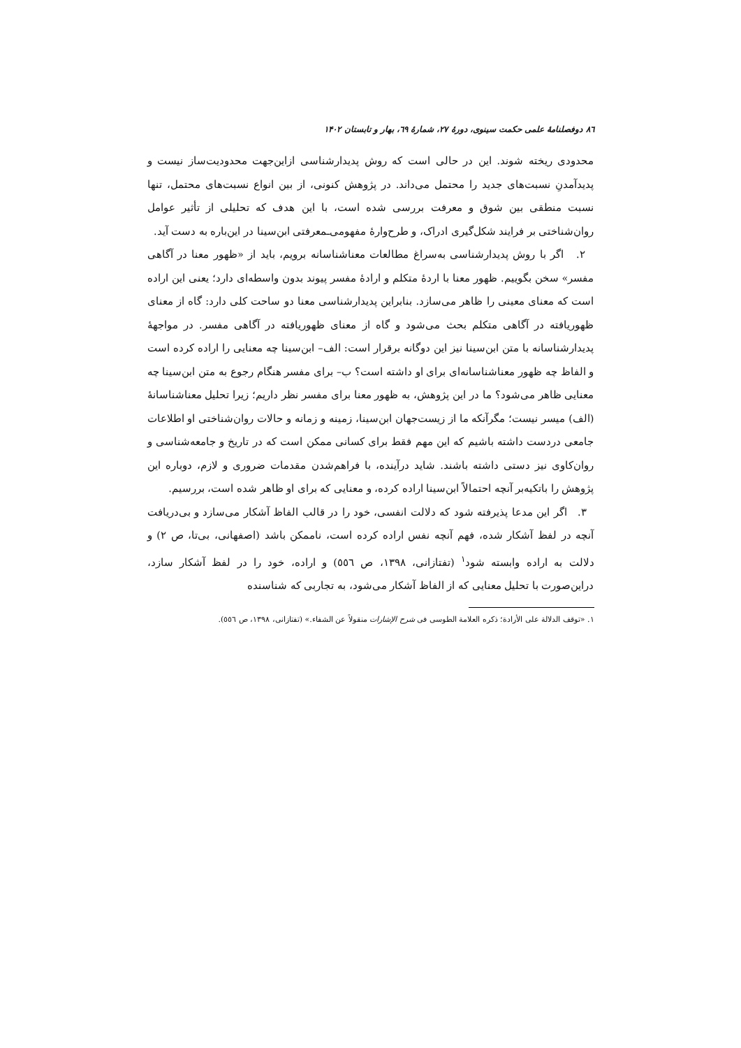۸٦ دوفصلنامهٔ علمی حکمت سینوی، دورهٔ ۲۷، شمارهٔ ٦۹، بهار و تابستان ۱۴۰۲
محدودی ریخته شوند. این در حالی است که روش پدیدارشناسی ازاین‌جهت محدودیت‌ساز نیست و پدیدآمدنِ نسبت‌های جدید را محتمل می‌داند. در پژوهش کنونی، از بین انواع نسبت‌های محتمل، تنها نسبت منطقی بین شوق و معرفت بررسی شده است، با این هدف که تحلیلی از تأثیر عوامل روان‌شناختی بر فرایند شکل‌گیری ادراک، و طرح‌وارهٔ مفهومی‌ـمعرفتی ابن‌سینا در این‌باره به دست آید.
۲. اگر با روش پدیدارشناسی به‌سراغ مطالعات معناشناسانه برویم، باید از «ظهور معنا در آگاهی مفسر» سخن بگوییم. ظهور معنا با اردهٔ متکلم و ارادهٔ مفسر پیوند بدون واسطه‌ای دارد؛ یعنی این اراده است که معنای معینی را ظاهر می‌سازد. بنابراین پدیدارشناسی معنا دو ساحت کلی دارد: گاه از معنای ظهوریافته در آگاهی متکلم بحث می‌شود و گاه از معنای ظهوریافته در آگاهی مفسر. در مواجههٔ پدیدارشناسانه با متن ابن‌سینا نیز این دوگانه برقرار است: الف– ابن‌سینا چه معنایی را اراده کرده است و الفاظ چه ظهور معناشناسانه‌ای برای او داشته است؟ ب– برای مفسر هنگام رجوع به متن ابن‌سینا چه معنایی ظاهر می‌شود؟ ما در این پژوهش، به ظهور معنا برای مفسر نظر داریم؛ زیرا تحلیل معناشناسانهٔ (الف) میسر نیست؛ مگرآنکه ما از زیست‌جهان ابن‌سینا، زمینه و زمانه و حالات روان‌شناختی او اطلاعات جامعی دردست داشته باشیم که این مهم فقط برای کسانی ممکن است که در تاریخ و جامعه‌شناسی و روان‌کاوی نیز دستی داشته باشند. شاید درآینده، با فراهم‌شدن مقدمات ضروری و لازم، دوباره این پژوهش را باتکیه‌بر آنچه احتمالاً ابن‌سینا اراده کرده، و معنایی که برای او ظاهر شده است، بررسیم.
۳. اگر این مدعا پذیرفته شود که دلالت انفسی، خود را در قالب الفاظ آشکار می‌سازد و بی‌دریافت آنچه در لفظ آشکار شده، فهم آنچه نفس اراده کرده است، ناممکن باشد (اصفهانی، بی‌تا، ص ۲) و دلالت به اراده وابسته شود<sup>۱</sup> (تفتازانی، ۱۳۹۸، ص ٥٥٦) و اراده، خود را در لفظ آشکار سازد، دراین‌صورت با تحلیل معنایی که از الفاظ آشکار می‌شود، به تجاربی که شناسنده
۱. «توقف الدلالة علی الأرادة؛ ذکره العلامة الطوسی فی شرح الإشارات منقولاً عن الشفاء.» (تفتازانی، ۱۳۹۸، ص ٥٥٦).